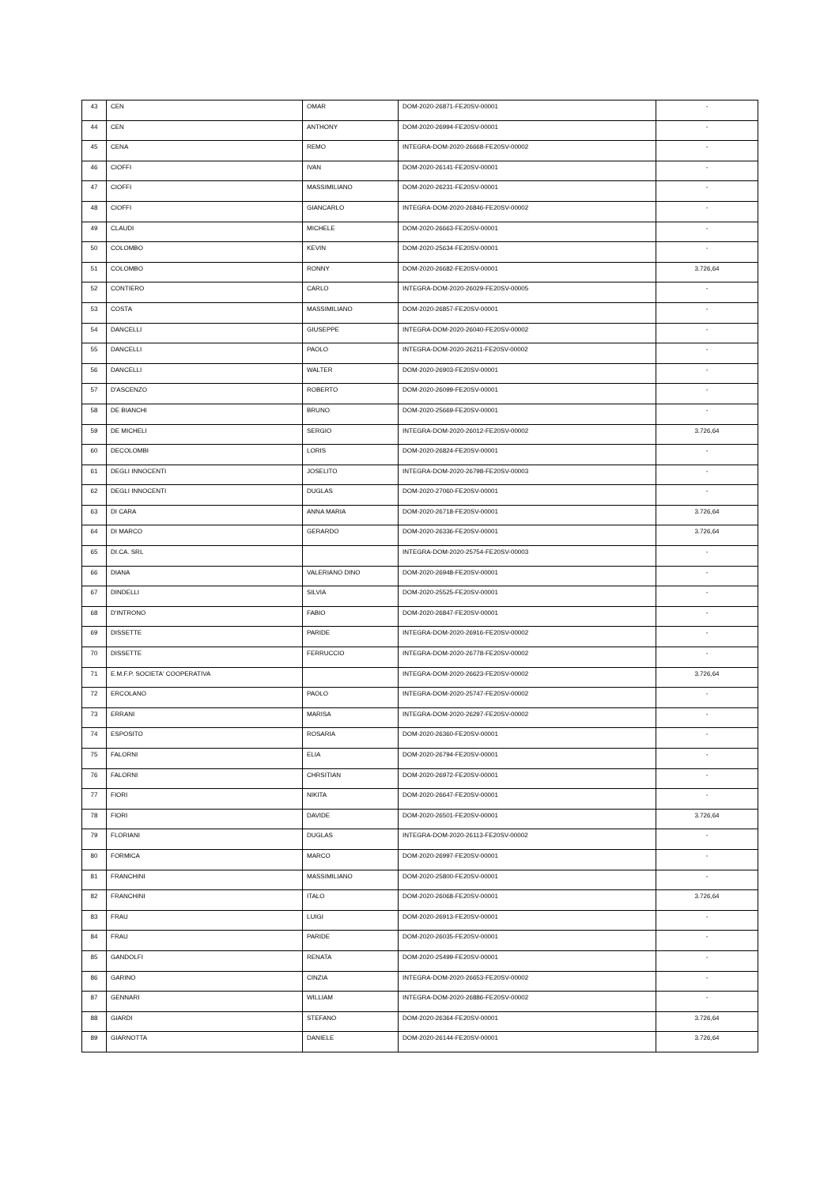| 43 | CEN | OMAR | DOM-2020-26871-FE20SV-00001 | - |
| 44 | CEN | ANTHONY | DOM-2020-26994-FE20SV-00001 | - |
| 45 | CENA | REMO | INTEGRA-DOM-2020-26668-FE20SV-00002 | - |
| 46 | CIOFFI | IVAN | DOM-2020-26141-FE20SV-00001 | - |
| 47 | CIOFFI | MASSIMILIANO | DOM-2020-26231-FE20SV-00001 | - |
| 48 | CIOFFI | GIANCARLO | INTEGRA-DOM-2020-26846-FE20SV-00002 | - |
| 49 | CLAUDI | MICHELE | DOM-2020-26663-FE20SV-00001 | - |
| 50 | COLOMBO | KEVIN | DOM-2020-25634-FE20SV-00001 | - |
| 51 | COLOMBO | RONNY | DOM-2020-26682-FE20SV-00001 | 3.726,64 |
| 52 | CONTIERO | CARLO | INTEGRA-DOM-2020-26029-FE20SV-00005 | - |
| 53 | COSTA | MASSIMILIANO | DOM-2020-26857-FE20SV-00001 | - |
| 54 | DANCELLI | GIUSEPPE | INTEGRA-DOM-2020-26040-FE20SV-00002 | - |
| 55 | DANCELLI | PAOLO | INTEGRA-DOM-2020-26211-FE20SV-00002 | - |
| 56 | DANCELLI | WALTER | DOM-2020-26903-FE20SV-00001 | - |
| 57 | D'ASCENZO | ROBERTO | DOM-2020-26099-FE20SV-00001 | - |
| 58 | DE BIANCHI | BRUNO | DOM-2020-25669-FE20SV-00001 | - |
| 59 | DE MICHELI | SERGIO | INTEGRA-DOM-2020-26012-FE20SV-00002 | 3.726,64 |
| 60 | DECOLOMBI | LORIS | DOM-2020-26824-FE20SV-00001 | - |
| 61 | DEGLI INNOCENTI | JOSELITO | INTEGRA-DOM-2020-26798-FE20SV-00003 | - |
| 62 | DEGLI INNOCENTI | DUGLAS | DOM-2020-27060-FE20SV-00001 | - |
| 63 | DI CARA | ANNA MARIA | DOM-2020-26718-FE20SV-00001 | 3.726,64 |
| 64 | DI MARCO | GERARDO | DOM-2020-26336-FE20SV-00001 | 3.726,64 |
| 65 | DI.CA. SRL | | INTEGRA-DOM-2020-25754-FE20SV-00003 | - |
| 66 | DIANA | VALERIANO DINO | DOM-2020-26948-FE20SV-00001 | - |
| 67 | DINDELLI | SILVIA | DOM-2020-25525-FE20SV-00001 | - |
| 68 | D'INTRONO | FABIO | DOM-2020-26847-FE20SV-00001 | - |
| 69 | DISSETTE | PARIDE | INTEGRA-DOM-2020-26916-FE20SV-00002 | - |
| 70 | DISSETTE | FERRUCCIO | INTEGRA-DOM-2020-26778-FE20SV-00002 | - |
| 71 | E.M.F.P. SOCIETA' COOPERATIVA | | INTEGRA-DOM-2020-26623-FE20SV-00002 | 3.726,64 |
| 72 | ERCOLANO | PAOLO | INTEGRA-DOM-2020-25747-FE20SV-00002 | - |
| 73 | ERRANI | MARISA | INTEGRA-DOM-2020-26297-FE20SV-00002 | - |
| 74 | ESPOSITO | ROSARIA | DOM-2020-26360-FE20SV-00001 | - |
| 75 | FALORNI | ELIA | DOM-2020-26794-FE20SV-00001 | - |
| 76 | FALORNI | CHRSITIAN | DOM-2020-26972-FE20SV-00001 | - |
| 77 | FIORI | NIKITA | DOM-2020-26647-FE20SV-00001 | - |
| 78 | FIORI | DAVIDE | DOM-2020-26501-FE20SV-00001 | 3.726,64 |
| 79 | FLORIANI | DUGLAS | INTEGRA-DOM-2020-26113-FE20SV-00002 | - |
| 80 | FORMICA | MARCO | DOM-2020-26997-FE20SV-00001 | - |
| 81 | FRANCHINI | MASSIMILIANO | DOM-2020-25800-FE20SV-00001 | - |
| 82 | FRANCHINI | ITALO | DOM-2020-26068-FE20SV-00001 | 3.726,64 |
| 83 | FRAU | LUIGI | DOM-2020-26913-FE20SV-00001 | - |
| 84 | FRAU | PARIDE | DOM-2020-26035-FE20SV-00001 | - |
| 85 | GANDOLFI | RENATA | DOM-2020-25499-FE20SV-00001 | - |
| 86 | GARINO | CINZIA | INTEGRA-DOM-2020-26653-FE20SV-00002 | - |
| 87 | GENNARI | WILLIAM | INTEGRA-DOM-2020-26886-FE20SV-00002 | - |
| 88 | GIARDI | STEFANO | DOM-2020-26364-FE20SV-00001 | 3.726,64 |
| 89 | GIARNOTTA | DANIELE | DOM-2020-26144-FE20SV-00001 | 3.726,64 |